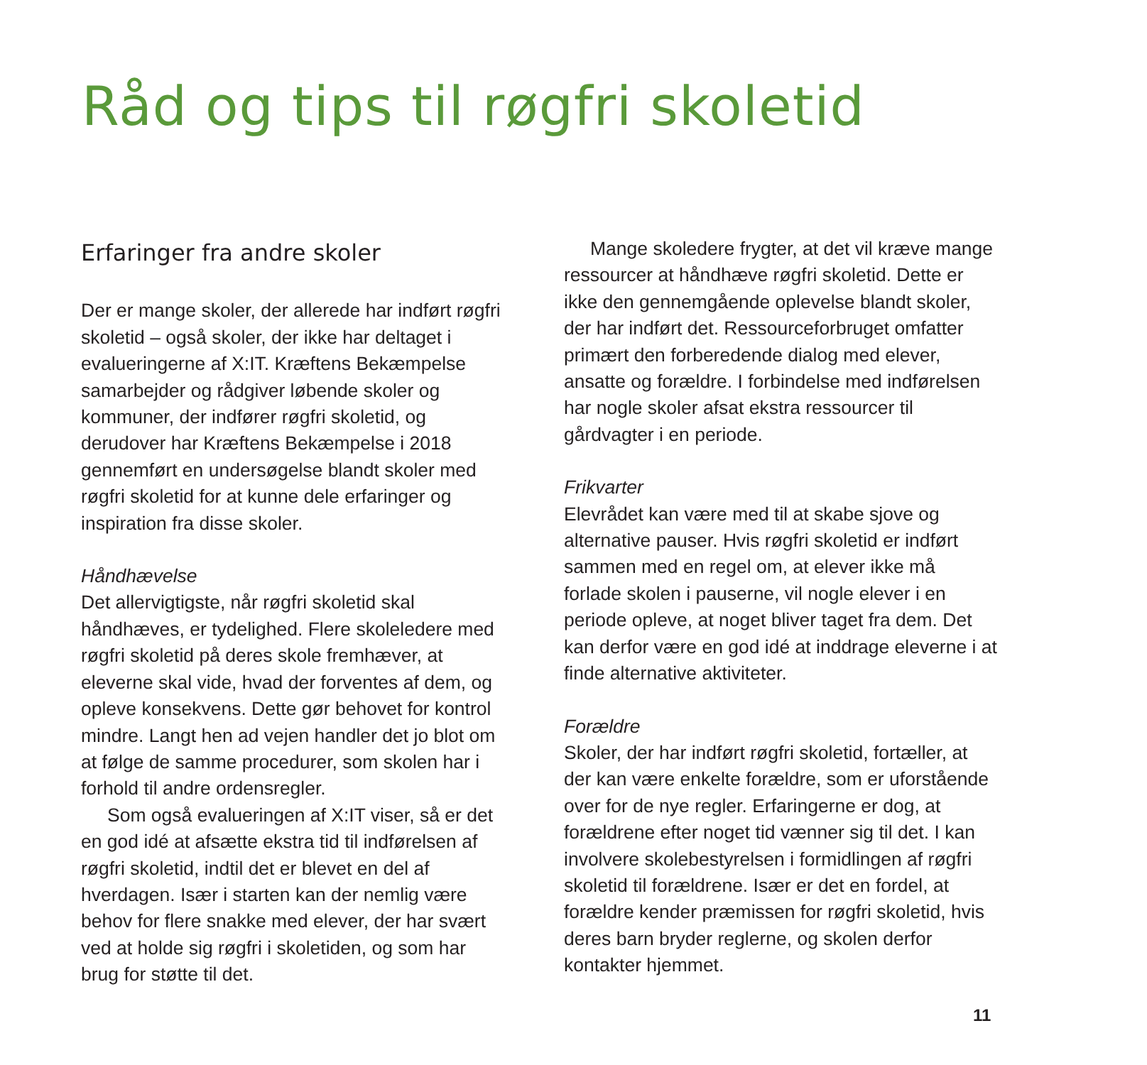Råd og tips til røgfri skoletid
Erfaringer fra andre skoler
Der er mange skoler, der allerede har indført røgfri skoletid – også skoler, der ikke har deltaget i evalueringerne af X:IT. Kræftens Bekæmpelse samarbejder og rådgiver løbende skoler og kommuner, der indfører røgfri skoletid, og derudover har Kræftens Bekæmpelse i 2018 gennemført en undersøgelse blandt skoler med røgfri skoletid for at kunne dele erfaringer og inspiration fra disse skoler.
Håndhævelse
Det allervigtigste, når røgfri skoletid skal håndhæves, er tydelighed. Flere skoleledere med røgfri skoletid på deres skole fremhæver, at eleverne skal vide, hvad der forventes af dem, og opleve konsekvens. Dette gør behovet for kontrol mindre. Langt hen ad vejen handler det jo blot om at følge de samme procedurer, som skolen har i forhold til andre ordensregler.
Som også evalueringen af X:IT viser, så er det en god idé at afsætte ekstra tid til indførelsen af røgfri skoletid, indtil det er blevet en del af hverdagen. Især i starten kan der nemlig være behov for flere snakke med elever, der har svært ved at holde sig røgfri i skoletiden, og som har brug for støtte til det.
Mange skoledere frygter, at det vil kræve mange ressourcer at håndhæve røgfri skoletid. Dette er ikke den gennemgående oplevelse blandt skoler, der har indført det. Ressourceforbruget omfatter primært den forberedende dialog med elever, ansatte og forældre. I forbindelse med indførelsen har nogle skoler afsat ekstra ressourcer til gårdvagter i en periode.
Frikvarter
Elevrådet kan være med til at skabe sjove og alternative pauser. Hvis røgfri skoletid er indført sammen med en regel om, at elever ikke må forlade skolen i pauserne, vil nogle elever i en periode opleve, at noget bliver taget fra dem. Det kan derfor være en god idé at inddrage eleverne i at finde alternative aktiviteter.
Forældre
Skoler, der har indført røgfri skoletid, fortæller, at der kan være enkelte forældre, som er uforstående over for de nye regler. Erfaringerne er dog, at forældrene efter noget tid vænner sig til det. I kan involvere skolebestyrelsen i formidlingen af røgfri skoletid til forældrene. Især er det en fordel, at forældre kender præmissen for røgfri skoletid, hvis deres barn bryder reglerne, og skolen derfor kontakter hjemmet.
11